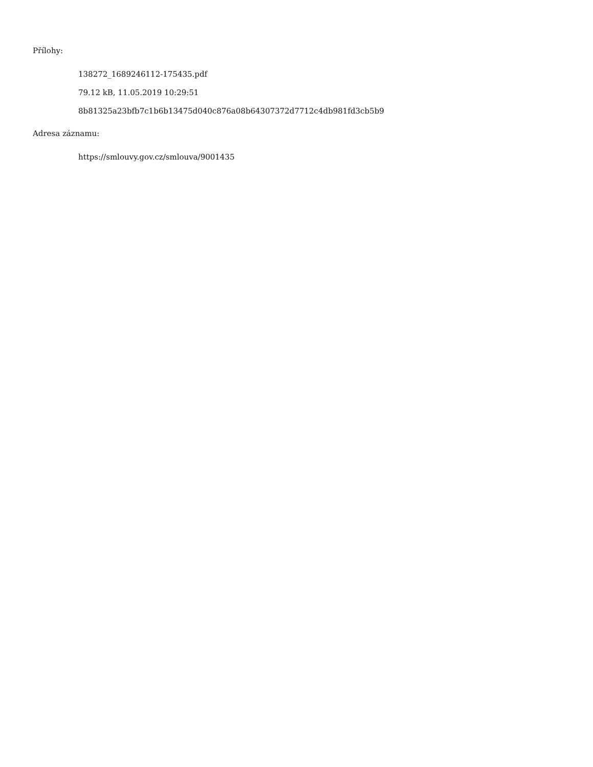Přílohy:
138272_1689246112-175435.pdf
79.12 kB, 11.05.2019 10:29:51
8b81325a23bfb7c1b6b13475d040c876a08b64307372d7712c4db981fd3cb5b9
Adresa záznamu:
https://smlouvy.gov.cz/smlouva/9001435